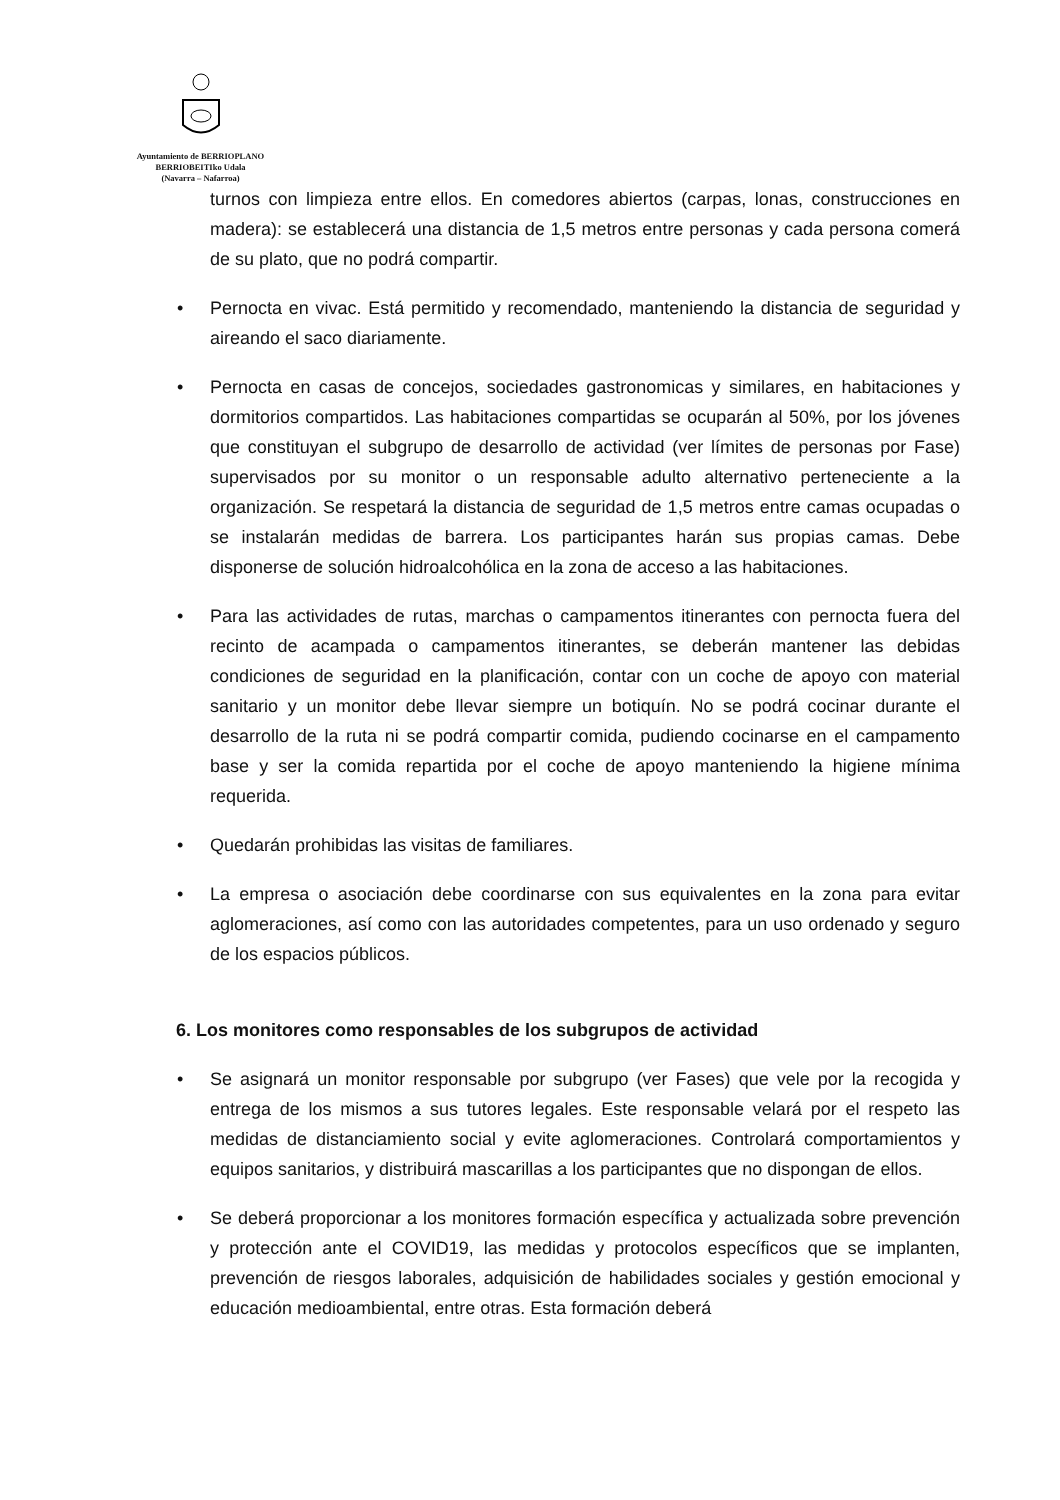Ayuntamiento de BERRIOPLANO
BERRIOBEITIko Udala
(Navarra – Nafarroa)
turnos con limpieza entre ellos. En comedores abiertos (carpas, lonas, construcciones en madera): se establecerá una distancia de 1,5 metros entre personas y cada persona comerá de su plato, que no podrá compartir.
• Pernocta en vivac. Está permitido y recomendado, manteniendo la distancia de seguridad y aireando el saco diariamente.
• Pernocta en casas de concejos, sociedades gastronomicas y similares, en habitaciones y dormitorios compartidos. Las habitaciones compartidas se ocuparán al 50%, por los jóvenes que constituyan el subgrupo de desarrollo de actividad (ver límites de personas por Fase) supervisados por su monitor o un responsable adulto alternativo perteneciente a la organización. Se respetará la distancia de seguridad de 1,5 metros entre camas ocupadas o se instalarán medidas de barrera. Los participantes harán sus propias camas. Debe disponerse de solución hidroalcohólica en la zona de acceso a las habitaciones.
• Para las actividades de rutas, marchas o campamentos itinerantes con pernocta fuera del recinto de acampada o campamentos itinerantes, se deberán mantener las debidas condiciones de seguridad en la planificación, contar con un coche de apoyo con material sanitario y un monitor debe llevar siempre un botiquín. No se podrá cocinar durante el desarrollo de la ruta ni se podrá compartir comida, pudiendo cocinarse en el campamento base y ser la comida repartida por el coche de apoyo manteniendo la higiene mínima requerida.
• Quedarán prohibidas las visitas de familiares.
• La empresa o asociación debe coordinarse con sus equivalentes en la zona para evitar aglomeraciones, así como con las autoridades competentes, para un uso ordenado y seguro de los espacios públicos.
6. Los monitores como responsables de los subgrupos de actividad
• Se asignará un monitor responsable por subgrupo (ver Fases) que vele por la recogida y entrega de los mismos a sus tutores legales. Este responsable velará por el respeto las medidas de distanciamiento social y evite aglomeraciones. Controlará comportamientos y equipos sanitarios, y distribuirá mascarillas a los participantes que no dispongan de ellos.
• Se deberá proporcionar a los monitores formación específica y actualizada sobre prevención y protección ante el COVID19, las medidas y protocolos específicos que se implanten, prevención de riesgos laborales, adquisición de habilidades sociales y gestión emocional y educación medioambiental, entre otras. Esta formación deberá